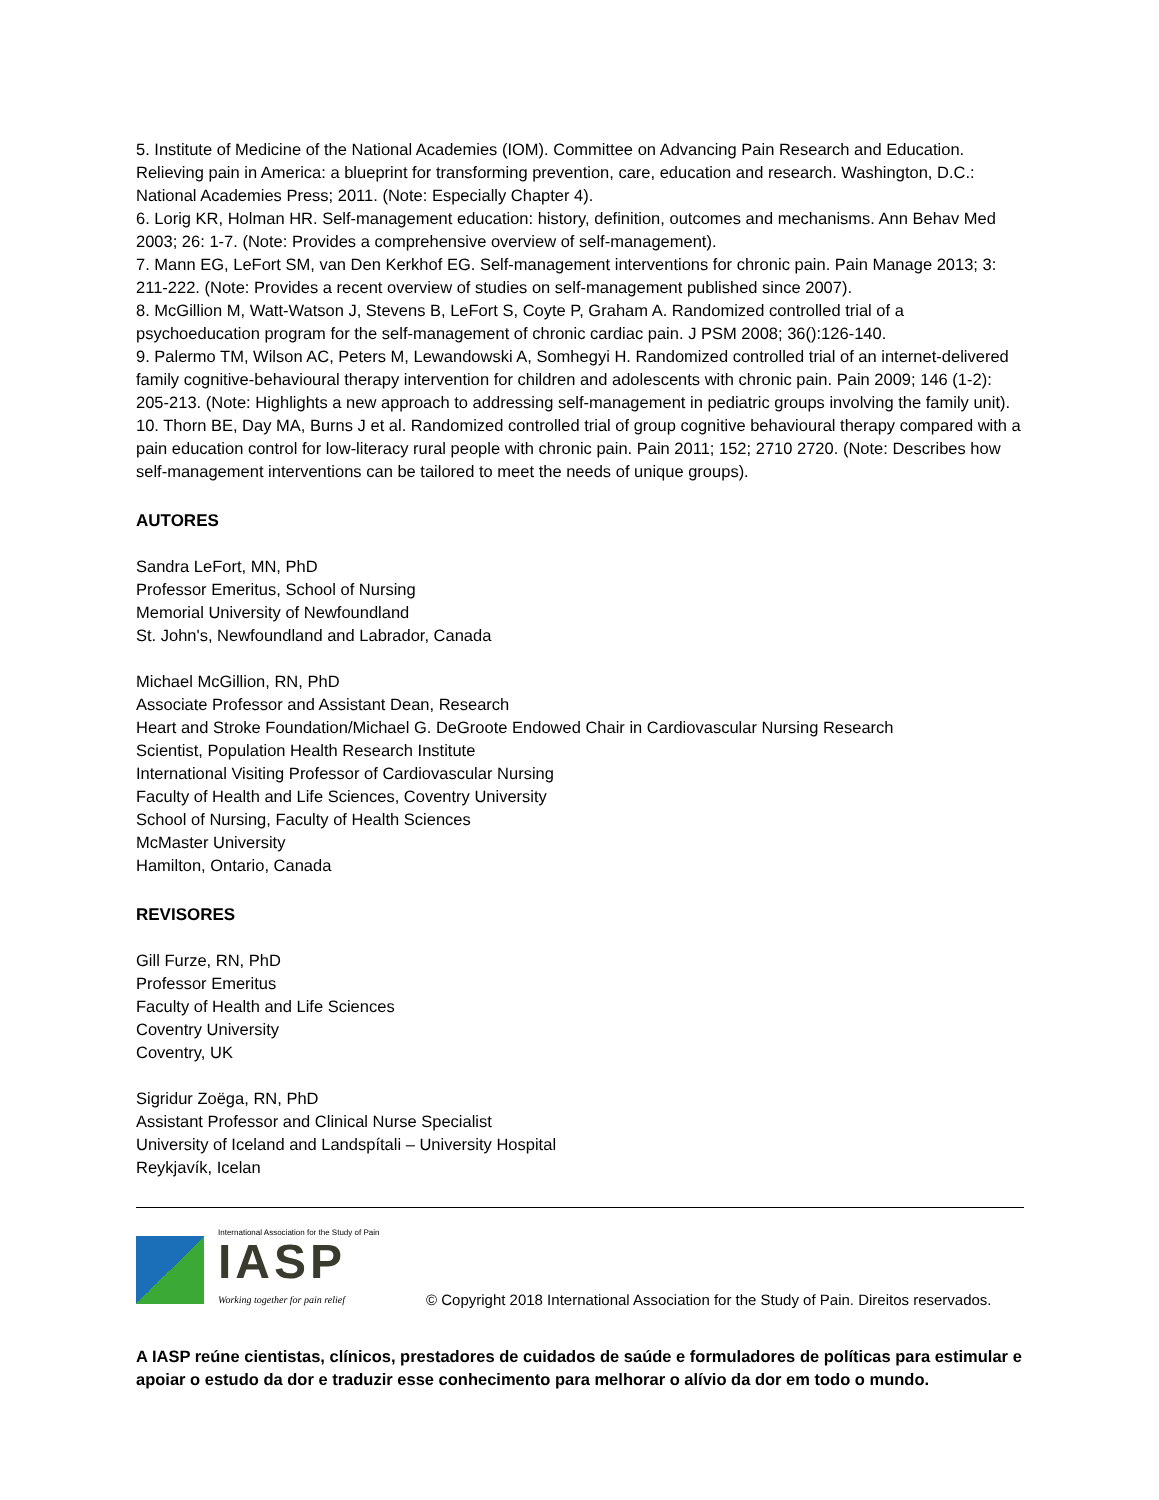5. Institute of Medicine of the National Academies (IOM). Committee on Advancing Pain Research and Education. Relieving pain in America: a blueprint for transforming prevention, care, education and research. Washington, D.C.: National Academies Press; 2011. (Note: Especially Chapter 4).
6. Lorig KR, Holman HR. Self-management education: history, definition, outcomes and mechanisms. Ann Behav Med 2003; 26: 1-7. (Note: Provides a comprehensive overview of self-management).
7. Mann EG, LeFort SM, van Den Kerkhof EG. Self-management interventions for chronic pain. Pain Manage 2013; 3: 211-222. (Note: Provides a recent overview of studies on self-management published since 2007).
8. McGillion M, Watt-Watson J, Stevens B, LeFort S, Coyte P, Graham A. Randomized controlled trial of a psychoeducation program for the self-management of chronic cardiac pain. J PSM 2008; 36():126-140.
9. Palermo TM, Wilson AC, Peters M, Lewandowski A, Somhegyi H. Randomized controlled trial of an internet-delivered family cognitive-behavioural therapy intervention for children and adolescents with chronic pain. Pain 2009; 146 (1-2): 205-213. (Note: Highlights a new approach to addressing self-management in pediatric groups involving the family unit).
10. Thorn BE, Day MA, Burns J et al. Randomized controlled trial of group cognitive behavioural therapy compared with a pain education control for low-literacy rural people with chronic pain. Pain 2011; 152; 2710 2720. (Note: Describes how self-management interventions can be tailored to meet the needs of unique groups).
AUTORES
Sandra LeFort, MN, PhD
Professor Emeritus, School of Nursing
Memorial University of Newfoundland
St. John's, Newfoundland and Labrador, Canada
Michael McGillion, RN, PhD
Associate Professor and Assistant Dean, Research
Heart and Stroke Foundation/Michael G. DeGroote Endowed Chair in Cardiovascular Nursing Research
Scientist, Population Health Research Institute
International Visiting Professor of Cardiovascular Nursing
Faculty of Health and Life Sciences, Coventry University
School of Nursing, Faculty of Health Sciences
McMaster University
Hamilton, Ontario, Canada
REVISORES
Gill Furze, RN, PhD
Professor Emeritus
Faculty of Health and Life Sciences
Coventry University
Coventry, UK
Sigridur Zoëga, RN, PhD
Assistant Professor and Clinical Nurse Specialist
University of Iceland and Landspítali – University Hospital
Reykjavík, Icelan
International Association for the Study of Pain
IASP
Working together for pain relief
© Copyright 2018 International Association for the Study of Pain. Direitos reservados.
A IASP reúne cientistas, clínicos, prestadores de cuidados de saúde e formuladores de políticas para estimular e apoiar o estudo da dor e traduzir esse conhecimento para melhorar o alívio da dor em todo o mundo.